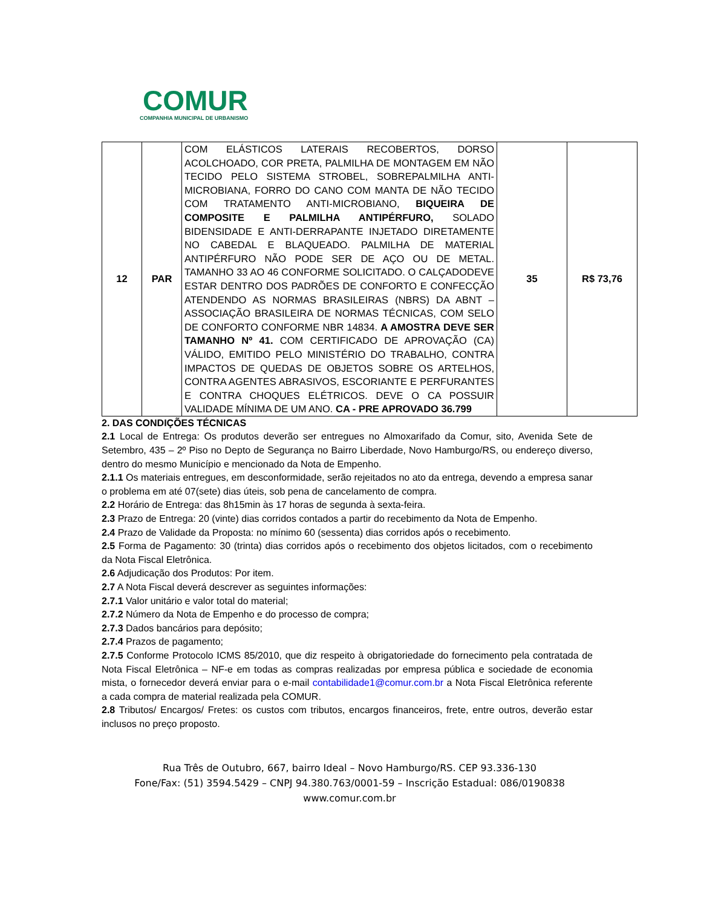COMUR
COMPANHIA MUNICIPAL DE URBANISMO
| 12 | PAR | COM ELÁSTICOS LATERAIS RECOBERTOS, DORSO ACOLCHOADO, COR PRETA, PALMILHA DE MONTAGEM EM NÃO TECIDO PELO SISTEMA STROBEL, SOBREPALMILHA ANTI-MICROBIANA, FORRO DO CANO COM MANTA DE NÃO TECIDO COM TRATAMENTO ANTI-MICROBIANO, BIQUEIRA DE COMPOSITE E PALMILHA ANTIPÉRFURO, SOLADO BIDENSIDADE E ANTI-DERRAPANTE INJETADO DIRETAMENTE NO CABEDAL E BLAQUEADO. PALMILHA DE MATERIAL ANTIPÉRFURO NÃO PODE SER DE AÇO OU DE METAL. TAMANHO 33 AO 46 CONFORME SOLICITADO. O CALÇADODEVE ESTAR DENTRO DOS PADRÕES DE CONFORTO E CONFECÇÃO ATENDENDO AS NORMAS BRASILEIRAS (NBRS) DA ABNT – ASSOCIAÇÃO BRASILEIRA DE NORMAS TÉCNICAS, COM SELO DE CONFORTO CONFORME NBR 14834. A AMOSTRA DEVE SER TAMANHO Nº 41. COM CERTIFICADO DE APROVAÇÃO (CA) VÁLIDO, EMITIDO PELO MINISTÉRIO DO TRABALHO, CONTRA IMPACTOS DE QUEDAS DE OBJETOS SOBRE OS ARTELHOS, CONTRA AGENTES ABRASIVOS, ESCORIANTE E PERFURANTES E CONTRA CHOQUES ELÉTRICOS. DEVE O CA POSSUIR VALIDADE MÍNIMA DE UM ANO. CA - PRE APROVADO 36.799 | 35 | R$ 73,76 |
2. DAS CONDIÇÕES TÉCNICAS
2.1 Local de Entrega: Os produtos deverão ser entregues no Almoxarifado da Comur, sito, Avenida Sete de Setembro, 435 – 2º Piso no Depto de Segurança no Bairro Liberdade, Novo Hamburgo/RS, ou endereço diverso, dentro do mesmo Município e mencionado da Nota de Empenho.
2.1.1 Os materiais entregues, em desconformidade, serão rejeitados no ato da entrega, devendo a empresa sanar o problema em até 07(sete) dias úteis, sob pena de cancelamento de compra.
2.2 Horário de Entrega: das 8h15min às 17 horas de segunda à sexta-feira.
2.3 Prazo de Entrega: 20 (vinte) dias corridos contados a partir do recebimento da Nota de Empenho.
2.4 Prazo de Validade da Proposta: no mínimo 60 (sessenta) dias corridos após o recebimento.
2.5 Forma de Pagamento: 30 (trinta) dias corridos após o recebimento dos objetos licitados, com o recebimento da Nota Fiscal Eletrônica.
2.6 Adjudicação dos Produtos: Por item.
2.7 A Nota Fiscal deverá descrever as seguintes informações:
2.7.1 Valor unitário e valor total do material;
2.7.2 Número da Nota de Empenho e do processo de compra;
2.7.3 Dados bancários para depósito;
2.7.4 Prazos de pagamento;
2.7.5 Conforme Protocolo ICMS 85/2010, que diz respeito à obrigatoriedade do fornecimento pela contratada de Nota Fiscal Eletrônica – NF-e em todas as compras realizadas por empresa pública e sociedade de economia mista, o fornecedor deverá enviar para o e-mail contabilidade1@comur.com.br a Nota Fiscal Eletrônica referente a cada compra de material realizada pela COMUR.
2.8 Tributos/ Encargos/ Fretes: os custos com tributos, encargos financeiros, frete, entre outros, deverão estar inclusos no preço proposto.
Rua Três de Outubro, 667, bairro Ideal – Novo Hamburgo/RS. CEP 93.336-130
Fone/Fax: (51) 3594.5429 – CNPJ 94.380.763/0001-59 – Inscrição Estadual: 086/0190838
www.comur.com.br